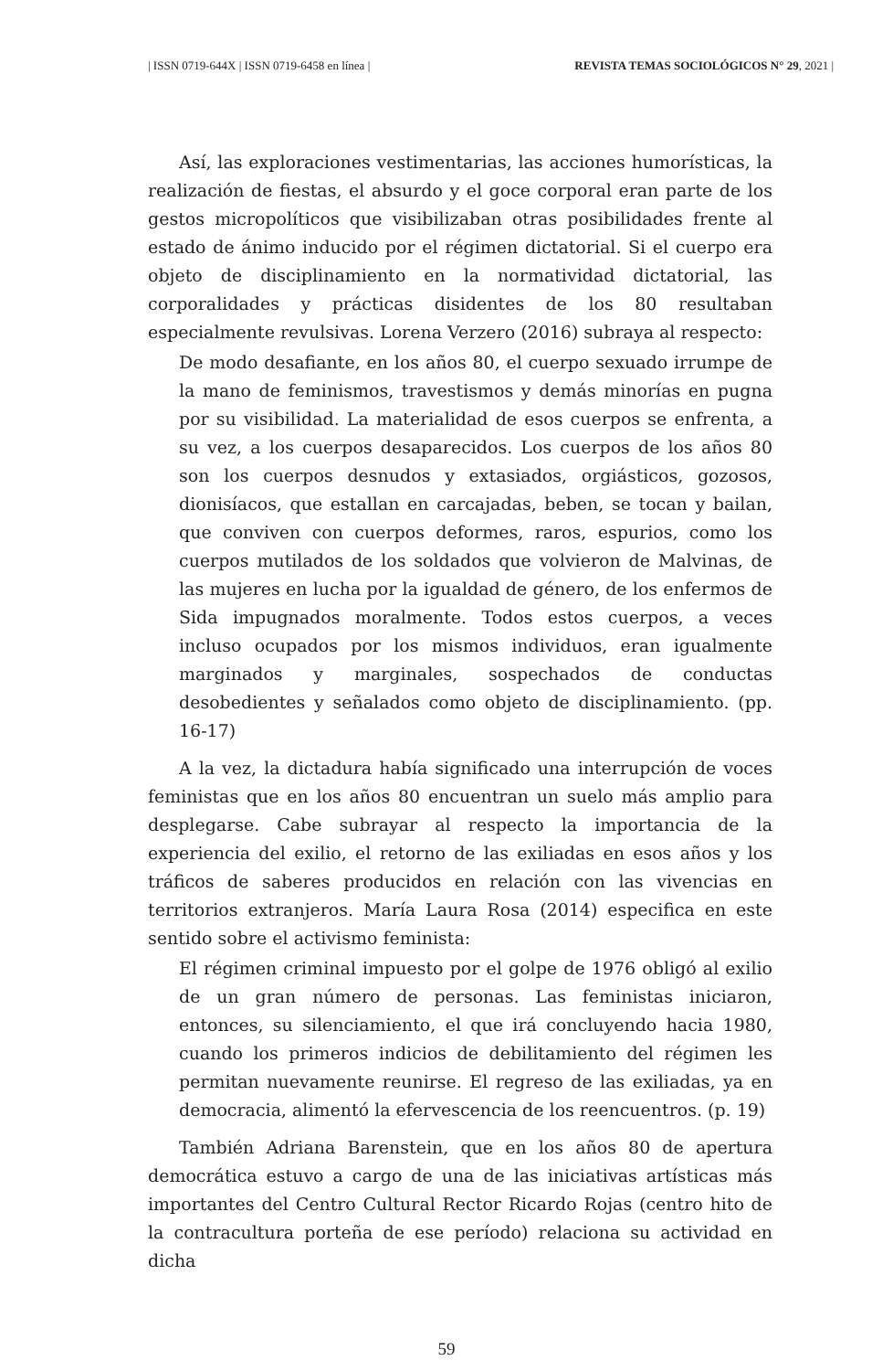| ISSN 0719-644X | ISSN 0719-6458 en línea | REVISTA TEMAS SOCIOLÓGICOS N° 29, 2021 |
Así, las exploraciones vestimentarias, las acciones humorísticas, la realización de fiestas, el absurdo y el goce corporal eran parte de los gestos micropolíticos que visibilizaban otras posibilidades frente al estado de ánimo inducido por el régimen dictatorial. Si el cuerpo era objeto de disciplinamiento en la normatividad dictatorial, las corporalidades y prácticas disidentes de los 80 resultaban especialmente revulsivas. Lorena Verzero (2016) subraya al respecto:
De modo desafiante, en los años 80, el cuerpo sexuado irrumpe de la mano de feminismos, travestismos y demás minorías en pugna por su visibilidad. La materialidad de esos cuerpos se enfrenta, a su vez, a los cuerpos desaparecidos. Los cuerpos de los años 80 son los cuerpos desnudos y extasiados, orgiásticos, gozosos, dionisíacos, que estallan en carcajadas, beben, se tocan y bailan, que conviven con cuerpos deformes, raros, espurios, como los cuerpos mutilados de los soldados que volvieron de Malvinas, de las mujeres en lucha por la igualdad de género, de los enfermos de Sida impugnados moralmente. Todos estos cuerpos, a veces incluso ocupados por los mismos individuos, eran igualmente marginados y marginales, sospechados de conductas desobedientes y señalados como objeto de disciplinamiento. (pp. 16-17)
A la vez, la dictadura había significado una interrupción de voces feministas que en los años 80 encuentran un suelo más amplio para desplegarse. Cabe subrayar al respecto la importancia de la experiencia del exilio, el retorno de las exiliadas en esos años y los tráficos de saberes producidos en relación con las vivencias en territorios extranjeros. María Laura Rosa (2014) especifica en este sentido sobre el activismo feminista:
El régimen criminal impuesto por el golpe de 1976 obligó al exilio de un gran número de personas. Las feministas iniciaron, entonces, su silenciamiento, el que irá concluyendo hacia 1980, cuando los primeros indicios de debilitamiento del régimen les permitan nuevamente reunirse. El regreso de las exiliadas, ya en democracia, alimentó la efervescencia de los reencuentros. (p. 19)
También Adriana Barenstein, que en los años 80 de apertura democrática estuvo a cargo de una de las iniciativas artísticas más importantes del Centro Cultural Rector Ricardo Rojas (centro hito de la contracultura porteña de ese período) relaciona su actividad en dicha
59